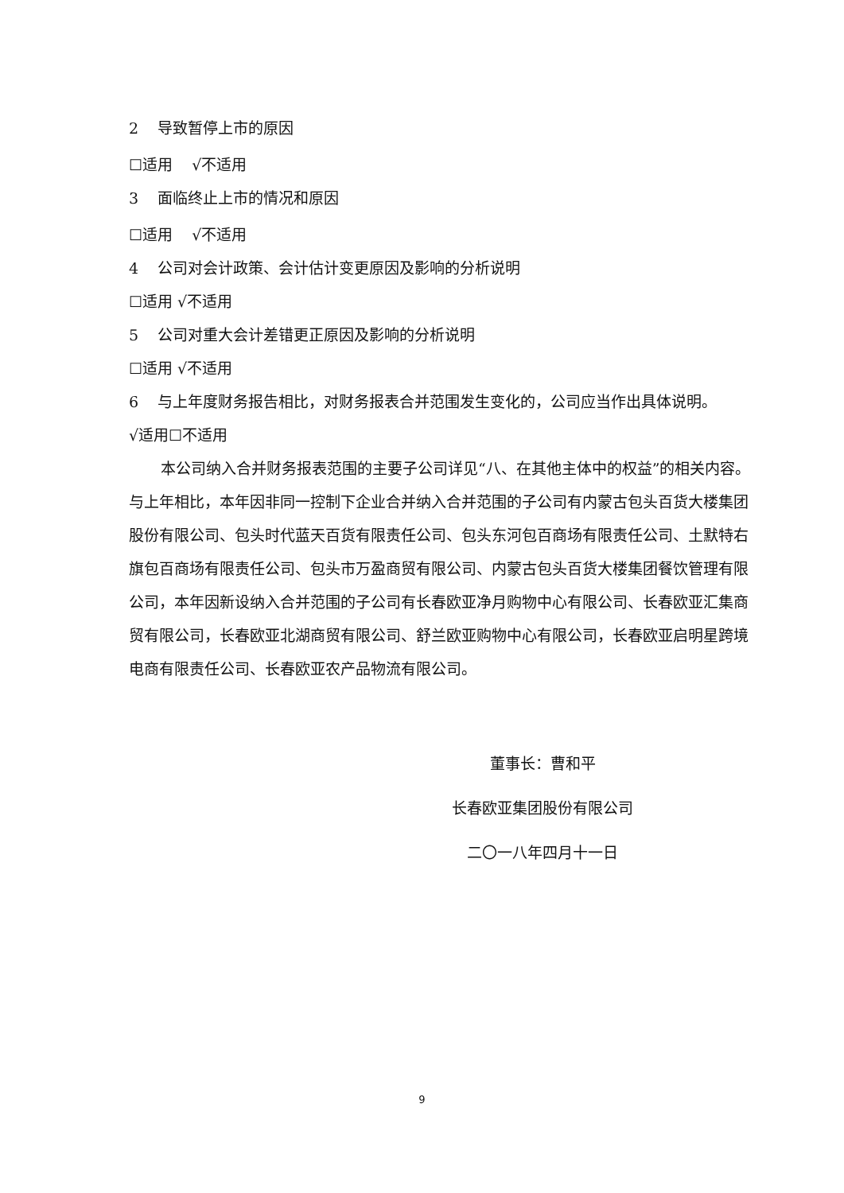2 导致暂停上市的原因
☐适用 √不适用
3 面临终止上市的情况和原因
☐适用 √不适用
4 公司对会计政策、会计估计变更原因及影响的分析说明
☐适用 √不适用
5 公司对重大会计差错更正原因及影响的分析说明
☐适用 √不适用
6 与上年度财务报告相比，对财务报表合并范围发生变化的，公司应当作出具体说明。
√适用☐不适用
本公司纳入合并财务报表范围的主要子公司详见“八、在其他主体中的权益”的相关内容。与上年相比，本年因非同一控制下企业合并纳入合并范围的子公司有内蒙古包头百货大楼集团股份有限公司、包头时代蓝天百货有限责任公司、包头东河包百商场有限责任公司、土默特右旗包百商场有限责任公司、包头市万盈商贸有限公司、内蒙古包头百货大楼集团餐饮管理有限公司，本年因新设纳入合并范围的子公司有长春欧亚净月购物中心有限公司、长春欧亚汇集商贸有限公司，长春欧亚北湖商贸有限公司、舒兰欧亚购物中心有限公司，长春欧亚启明星跨境电商有限责任公司、长春欧亚农产品物流有限公司。
董事长：曹和平
长春欧亚集团股份有限公司
二〇一八年四月十一日
9